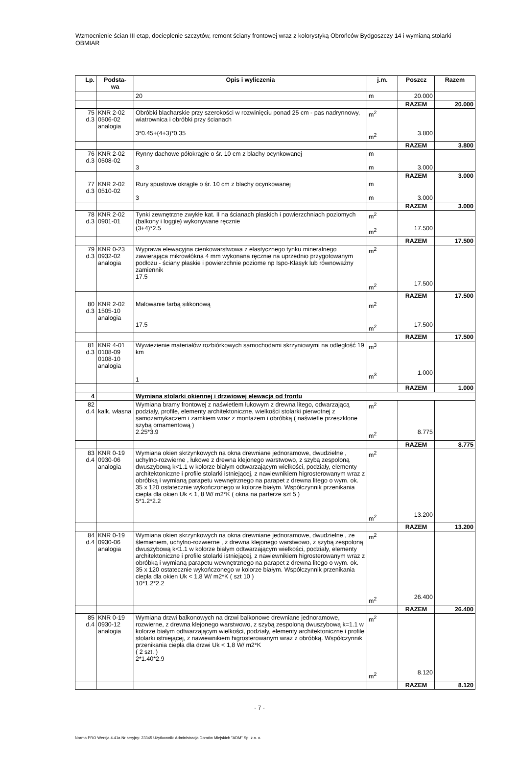Wzmocnienie ścian III etap, docieplenie szczytów, remont ściany frontowej wraz z kolorystyką Obrońców Bydgoszczy 14 i wymianą stolarki OBMIAR
| Lp. | Podsta- wa | Opis i wyliczenia | j.m. | Poszcz | Razem |
| --- | --- | --- | --- | --- | --- |
| | | 20 | m | 20.000 | |
| | | | | RAZEM | 20.000 |
| 75 d.3 | KNR 2-02 0506-02 analogia | Obróbki blacharskie przy szerokości w rozwinięciu ponad 25 cm - pas nadrynnowy, wiatrownica i obróbki przy ścianach 3*0.45+(4+3)*0.35 | m<sup>2</sup> m<sup>2</sup> | 3.800 | |
| | | | | RAZEM | 3.800 |
| 76 d.3 | KNR 2-02 0508-02 | Rynny dachowe półokrągłe o śr. 10 cm z blachy ocynkowanej 3 | m m | 3.000 | |
| | | | | RAZEM | 3.000 |
| 77 d.3 | KNR 2-02 0510-02 | Rury spustowe okrągłe o śr. 10 cm z blachy ocynkowanej 3 | m m | 3.000 | |
| | | | | RAZEM | 3.000 |
| 78 d.3 | KNR 2-02 0901-01 | Tynki zewnętrzne zwykłe kat. II na ścianach płaskich i powierzchniach poziomych (balkony i loggie) wykonywane ręcznie (3+4)*2.5 | m<sup>2</sup> m<sup>2</sup> | 17.500 | |
| | | | | RAZEM | 17.500 |
| 79 d.3 | KNR 0-23 0932-02 analogia | Wyprawa elewacyjna cienkowarstwowa z elastycznego tynku mineralnego zawierająca mikrowłókna 4 mm wykonana ręcznie na uprzednio przygotowanym podłożu - ściany płaskie i powierzchnie poziome np Ispo-Klasyk lub równoważny zamiennik 17.5 | m<sup>2</sup> m<sup>2</sup> | 17.500 | |
| | | | | RAZEM | 17.500 |
| 80 d.3 | KNR 2-02 1505-10 analogia | Malowanie farbą silikonową 17.5 | m<sup>2</sup> m<sup>2</sup> | 17.500 | |
| | | | | RAZEM | 17.500 |
| 81 d.3 | KNR 4-01 0108-09 0108-10 analogia | Wywiezienie materiałów rozbiórkowych samochodami skrzyniowymi na odległość 19 km 1 | m<sup>3</sup> m<sup>3</sup> | 1.000 | |
| | | | | RAZEM | 1.000 |
| 4 | | Wymiana stolarki okiennej i drzwiowej elewacja od frontu | | | |
| 82 d.4 | kalk. własna | Wymiana bramy frontowej z naświetlem łukowym z drewna litego, odwarzającą podziały, profile, elementy architektoniczne, wielkości stolarki pierwotnej z samozamykaczem i zamkiem wraz z montażem i obróbką ( naświetle przeszklone szybą ornamentową ) 2.25*3.9 | m<sup>2</sup> m<sup>2</sup> | 8.775 | |
| | | | | RAZEM | 8.775 |
| 83 d.4 | KNR 0-19 0930-06 analogia | Wymiana okien skrzynkowych na okna drewniane jednoramowe, dwudzielne , uchylno-rozwierne , łukowe z drewna klejonego warstwowo, z szybą zespoloną dwuszybową k<1.1 w kolorze białym odtwarzającym wielkości, podziały, elementy architektoniczne i profile stolarki istniejącej, z nawiewnikiem higrosterowanym wraz z obróbką i wymianą parapetu wewnętrznego na parapet z drewna litego o wym. ok. 35 x 120 ostatecznie wykończonego w kolorze białym. Współczynnik przenikania ciepła dla okien Uk < 1, 8 W/ m2*K ( okna na parterze szt 5 ) 5*1.2*2.2 | m<sup>2</sup> m<sup>2</sup> | 13.200 | |
| | | | | RAZEM | 13.200 |
| 84 d.4 | KNR 0-19 0930-06 analogia | Wymiana okien skrzynkowych na okna drewniane jednoramowe, dwudzielne , ze ślemieniem, uchylno-rozwierne , z drewna klejonego warstwowo, z szybą zespoloną dwuszybową k<1.1 w kolorze białym odtwarzającym wielkości, podziały, elementy architektoniczne i profile stolarki istniejącej, z nawiewnikiem higrosterowanym wraz z obróbką i wymianą parapetu wewnętrznego na parapet z drewna litego o wym. ok. 35 x 120 ostatecznie wykończonego w kolorze białym. Współczynnik przenikania ciepła dla okien Uk < 1,8 W/ m2*K ( szt 10 ) 10*1.2*2.2 | m<sup>2</sup> m<sup>2</sup> | 26.400 | |
| | | | | RAZEM | 26.400 |
| 85 d.4 | KNR 0-19 0930-12 analogia | Wymiana drzwi balkonowych na drzwi balkonowe drewniane jednoramowe, rozwierne, z drewna klejonego warstwowo, z szybą zespoloną dwuszybową k=1.1 w kolorze białym odtwarzającym wielkości, podziały, elementy architektoniczne i profile stolarki istniejącej, z nawiewnikiem higrosterowanym wraz z obróbką. Współczynnik przenikania ciepła dla drzwi Uk < 1,8 W/ m2*K ( 2 szt. ) 2*1.40*2.9 | m<sup>2</sup> m<sup>2</sup> | 8.120 | |
| | | | | RAZEM | 8.120 |
- 7 -
Norma PRO Wersja 4.41a Nr seryjny: 23345 Użytkownik: Administracja Domów Miejskich "ADM" Sp. z o. o.